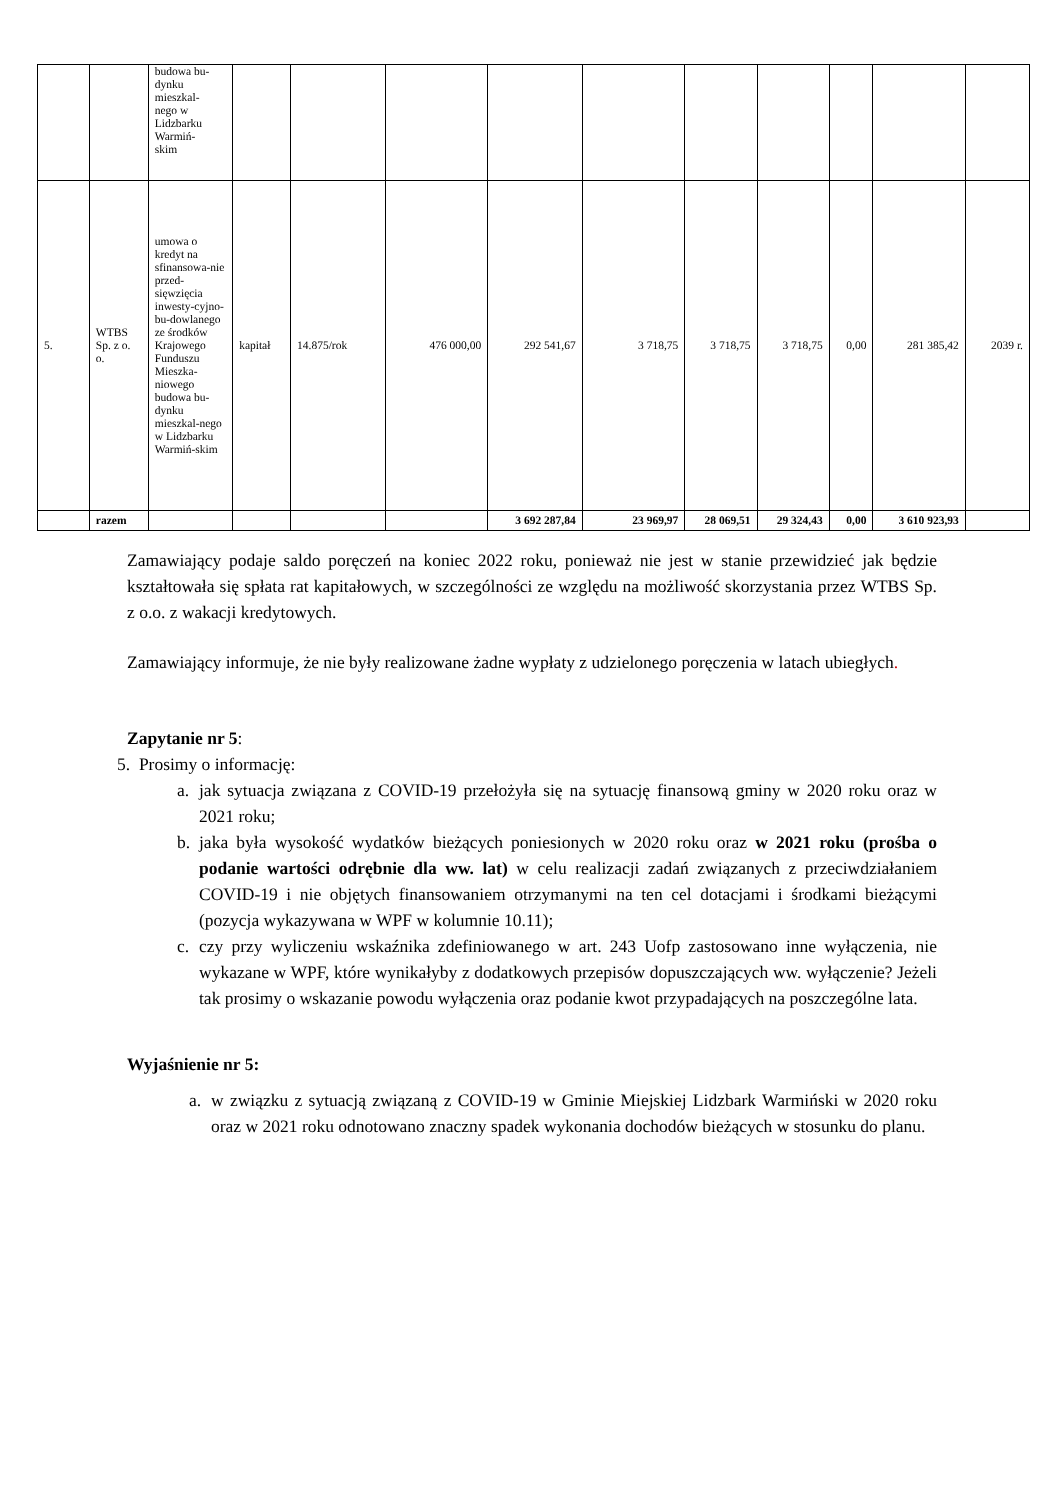| | | budowa bu- dynku mieszkal- nego w Lidzbarku Warmiń- skim | | | | | | | | | | |
| 5. | WTBS Sp. z o. o. | umowa o kredyt na sfinansowa-nie przed-sięwzięcia inwesty-cyjno-bu-dowlanego ze środków Krajowego Funduszu Mieszka-niowego budowa bu-dynku mieszkal-nego w Lidzbarku Warmiń-skim | kapitał | 14.875/rok | 476 000,00 | 292 541,67 | 3 718,75 | 3 718,75 | 3 718,75 | 0,00 | 281 385,42 | 2039 r. |
| | razem | | | | | 3 692 287,84 | 23 969,97 | 28 069,51 | 29 324,43 | 0,00 | 3 610 923,93 | |
Zamawiający podaje saldo poręczeń na koniec 2022 roku, ponieważ nie jest w stanie przewidzieć jak będzie kształtowała się spłata rat kapitałowych, w szczególności ze względu na możliwość skorzystania przez WTBS Sp. z o.o. z wakacji kredytowych.
Zamawiający informuje, że nie były realizowane żadne wypłaty z udzielonego poręczenia w latach ubiegłych.
Zapytanie nr 5:
5. Prosimy o informację:
a. jak sytuacja związana z COVID-19 przełożyła się na sytuację finansową gminy w 2020 roku oraz w 2021 roku;
b. jaka była wysokość wydatków bieżących poniesionych w 2020 roku oraz w 2021 roku (prośba o podanie wartości odrębnie dla ww. lat) w celu realizacji zadań związanych z przeciwdziałaniem COVID-19 i nie objętych finansowaniem otrzymanymi na ten cel dotacjami i środkami bieżącymi (pozycja wykazywana w WPF w kolumnie 10.11);
c. czy przy wyliczeniu wskaźnika zdefiniowanego w art. 243 Uofp zastosowano inne wyłączenia, nie wykazane w WPF, które wynikałyby z dodatkowych przepisów dopuszczających ww. wyłączenie? Jeżeli tak prosimy o wskazanie powodu wyłączenia oraz podanie kwot przypadających na poszczególne lata.
Wyjaśnienie nr 5:
a. w związku z sytuacją związaną z COVID-19 w Gminie Miejskiej Lidzbark Warmiński w 2020 roku oraz w 2021 roku odnotowano znaczny spadek wykonania dochodów bieżących w stosunku do planu.